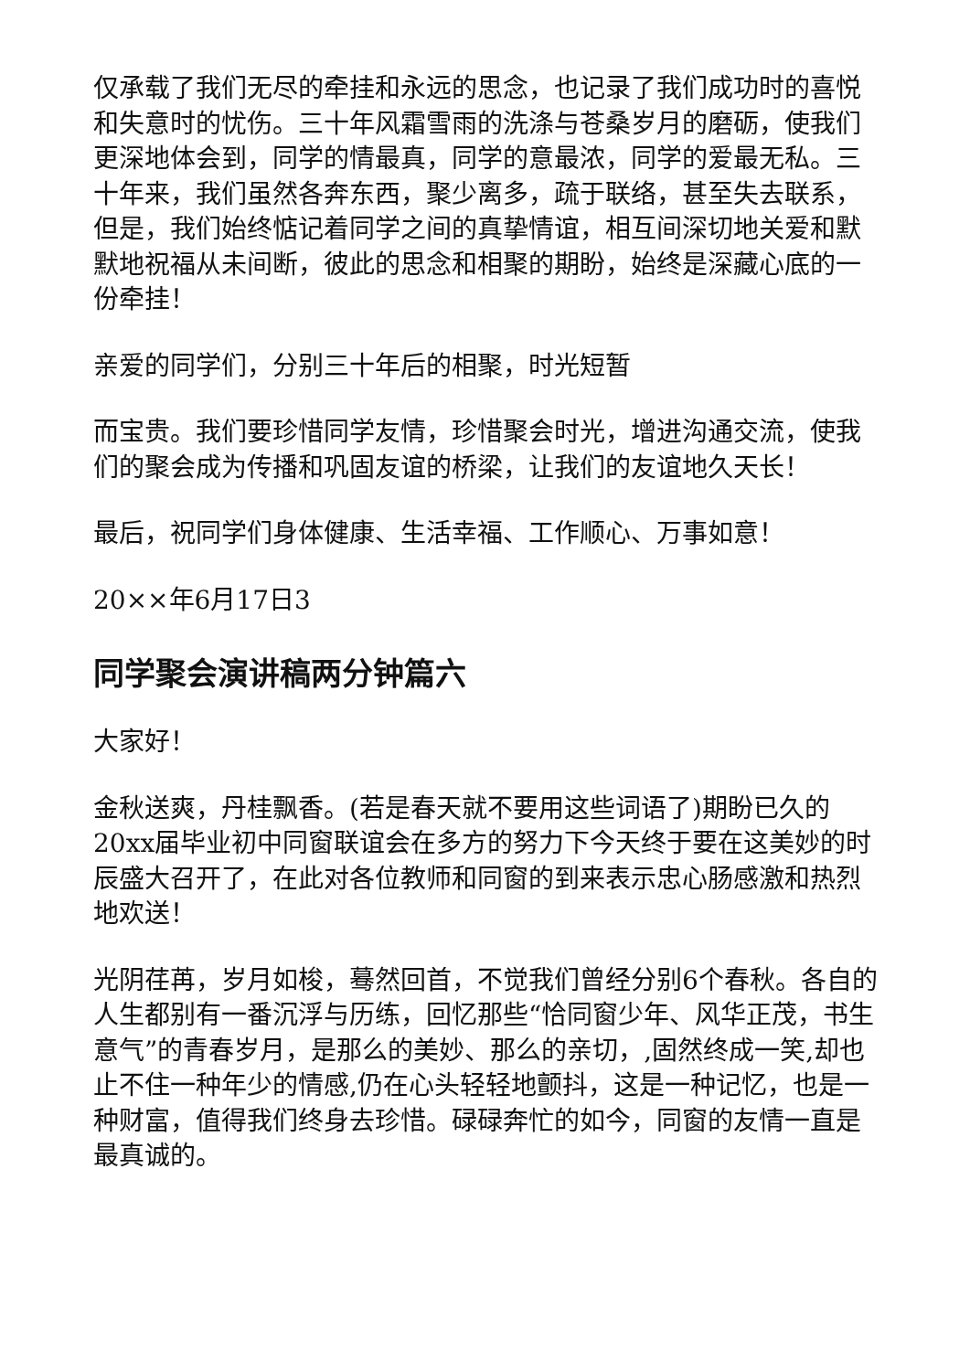仅承载了我们无尽的牵挂和永远的思念，也记录了我们成功时的喜悦和失意时的忧伤。三十年风霜雪雨的洗涤与苍桑岁月的磨砺，使我们更深地体会到，同学的情最真，同学的意最浓，同学的爱最无私。三十年来，我们虽然各奔东西，聚少离多，疏于联络，甚至失去联系，但是，我们始终惦记着同学之间的真挚情谊，相互间深切地关爱和默默地祝福从未间断，彼此的思念和相聚的期盼，始终是深藏心底的一份牵挂！
亲爱的同学们，分别三十年后的相聚，时光短暂
而宝贵。我们要珍惜同学友情，珍惜聚会时光，增进沟通交流，使我们的聚会成为传播和巩固友谊的桥梁，让我们的友谊地久天长！
最后，祝同学们身体健康、生活幸福、工作顺心、万事如意！
20××年6月17日3
同学聚会演讲稿两分钟篇六
大家好！
金秋送爽，丹桂飘香。(若是春天就不要用这些词语了)期盼已久的20xx届毕业初中同窗联谊会在多方的努力下今天终于要在这美妙的时辰盛大召开了，在此对各位教师和同窗的到来表示忠心肠感激和热烈地欢送！
光阴荏苒，岁月如梭，蓦然回首，不觉我们曾经分别6个春秋。各自的人生都别有一番沉浮与历练，回忆那些“恰同窗少年、风华正茂，书生意气”的青春岁月，是那么的美妙、那么的亲切，,固然终成一笑,却也止不住一种年少的情感,仍在心头轻轻地颤抖，这是一种记忆，也是一种财富，值得我们终身去珍惜。碌碌奔忙的如今，同窗的友情一直是最真诚的。